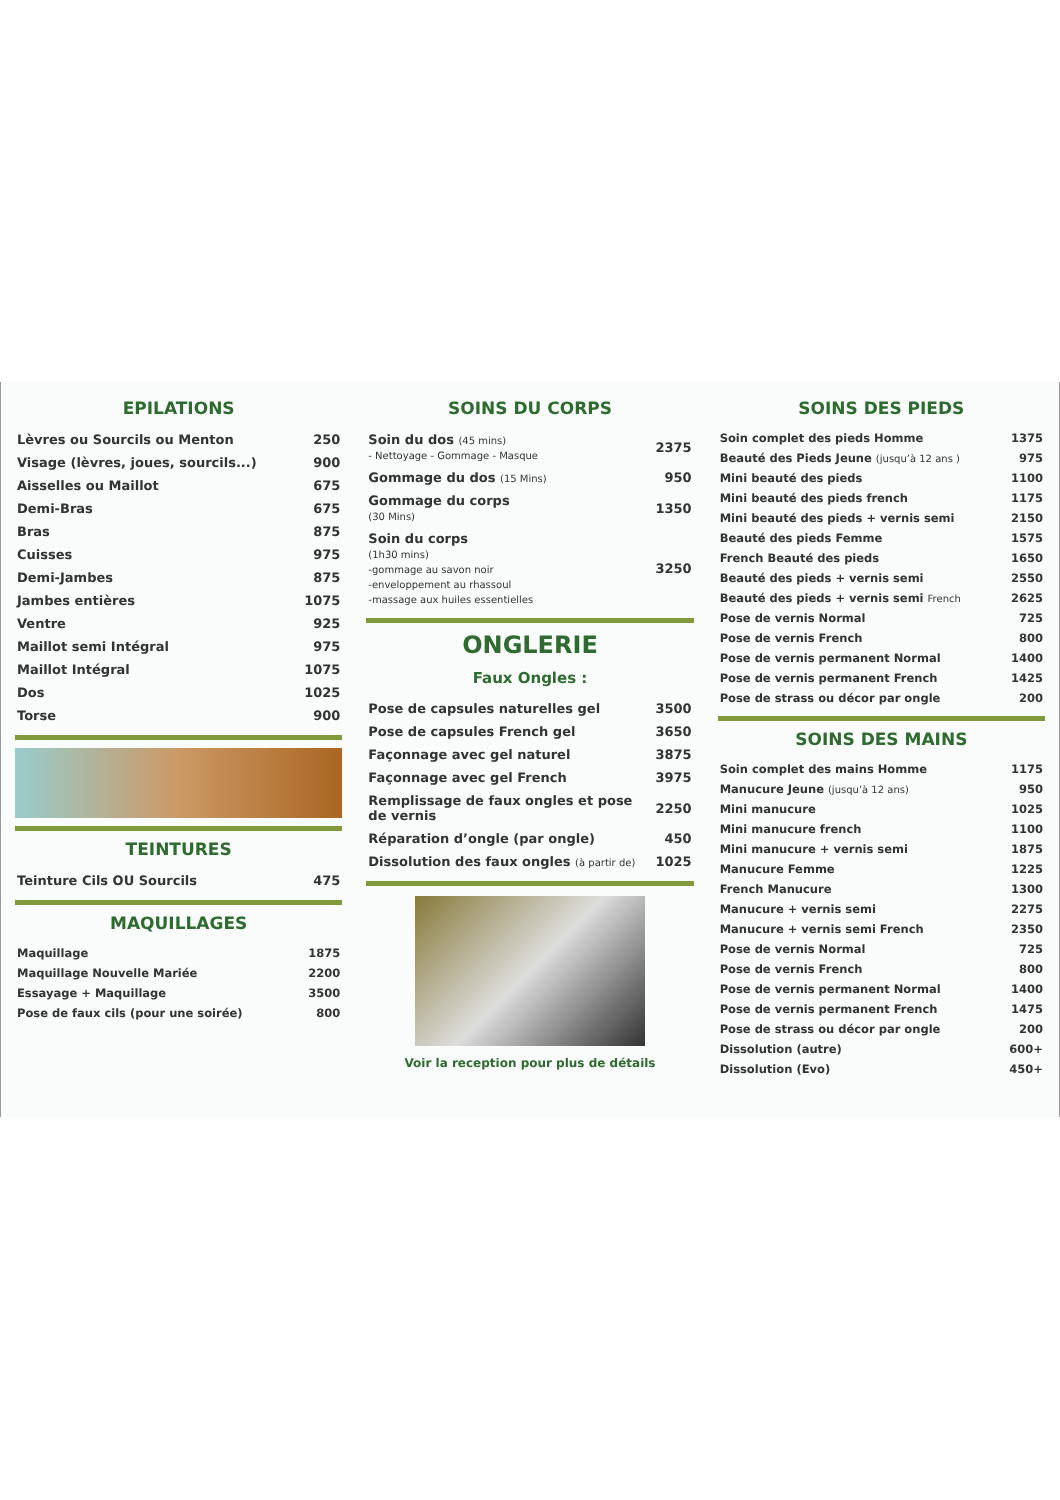EPILATIONS
| Lèvres ou Sourcils ou Menton | 250 |
| Visage (lèvres, joues, sourcils...) | 900 |
| Aisselles ou Maillot | 675 |
| Demi-Bras | 675 |
| Bras | 875 |
| Cuisses | 975 |
| Demi-Jambes | 875 |
| Jambes entières | 1075 |
| Ventre | 925 |
| Maillot semi Intégral | 975 |
| Maillot Intégral | 1075 |
| Dos | 1025 |
| Torse | 900 |
TEINTURES
| Teinture Cils OU Sourcils | 475 |
MAQUILLAGES
| Maquillage | 1875 |
| Maquillage Nouvelle Mariée | 2200 |
| Essayage + Maquillage | 3500 |
| Pose de faux cils (pour une soirée) | 800 |
SOINS DU CORPS
| Soin du dos (45 mins) - Nettoyage - Gommage - Masque | 2375 |
| Gommage du dos (15 Mins) | 950 |
| Gommage du corps (30 Mins) | 1350 |
| Soin du corps (1h30 mins) -gommage au savon noir -enveloppement au rhassoul -massage aux huiles essentielles | 3250 |
ONGLERIE
Faux Ongles :
| Pose de capsules naturelles gel | 3500 |
| Pose de capsules French gel | 3650 |
| Façonnage avec gel naturel | 3875 |
| Façonnage avec gel French | 3975 |
| Remplissage de faux ongles et pose de vernis | 2250 |
| Réparation d’ongle (par ongle) | 450 |
| Dissolution des faux ongles (à partir de) | 1025 |
Voir la reception pour plus de détails
SOINS DES PIEDS
| Soin complet des pieds Homme | 1375 |
| Beauté des Pieds Jeune (jusqu’à 12 ans ) | 975 |
| Mini beauté des pieds | 1100 |
| Mini beauté des pieds french | 1175 |
| Mini beauté des pieds + vernis semi | 2150 |
| Beauté des pieds Femme | 1575 |
| French Beauté des pieds | 1650 |
| Beauté des pieds + vernis semi | 2550 |
| Beauté des pieds + vernis semi French | 2625 |
| Pose de vernis Normal | 725 |
| Pose de vernis French | 800 |
| Pose de vernis permanent Normal | 1400 |
| Pose de vernis permanent French | 1425 |
| Pose de strass ou décor par ongle | 200 |
SOINS DES MAINS
| Soin complet des mains Homme | 1175 |
| Manucure Jeune (jusqu’à 12 ans) | 950 |
| Mini manucure | 1025 |
| Mini manucure french | 1100 |
| Mini manucure + vernis semi | 1875 |
| Manucure Femme | 1225 |
| French Manucure | 1300 |
| Manucure + vernis semi | 2275 |
| Manucure + vernis semi French | 2350 |
| Pose de vernis Normal | 725 |
| Pose de vernis French | 800 |
| Pose de vernis permanent Normal | 1400 |
| Pose de vernis permanent French | 1475 |
| Pose de strass ou décor par ongle | 200 |
| Dissolution (autre) | 600+ |
| Dissolution (Evo) | 450+ |